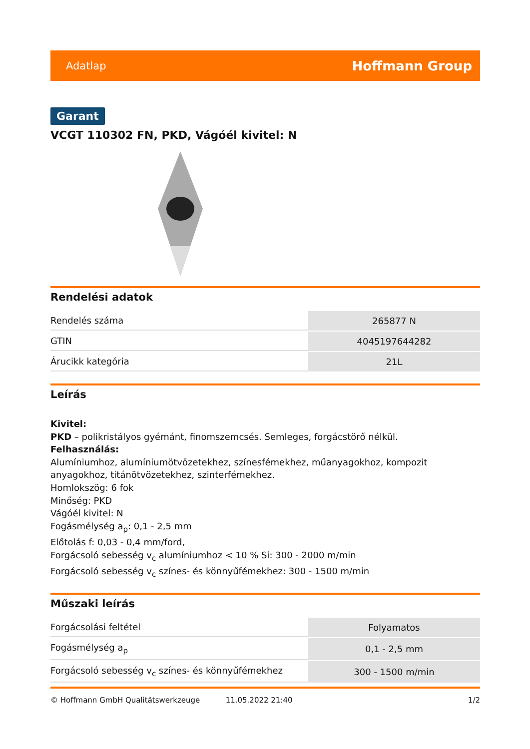Adatlap Hoffmann Group
Garant
VCGT 110302 FN, PKD, Vágóél kivitel: N
Rendelési adatok
| Rendelés száma | 265877 N |
| GTIN | 4045197644282 |
| Árucikk kategória | 21L |
Leírás
Kivitel:
PKD – polikristályos gyémánt, finomszemcsés. Semleges, forgácstörő nélkül.
Felhasználás:
Alumíniumhoz, alumíniumötvözetekhez, színesfémekhez, műanyagokhoz, kompozit anyagokhoz, titánötvözetekhez, szinterfémekhez.
Homlokszög: 6 fok
Minőség: PKD
Vágóél kivitel: N
Fogásmélység a<sub>p</sub>: 0,1 - 2,5 mm
Előtolás f: 0,03 - 0,4 mm/ford,
Forgácsoló sebesség v<sub>c</sub> alumíniumhoz < 10 % Si: 300 - 2000 m/min
Forgácsoló sebesség v<sub>c</sub> színes- és könnyűfémekhez: 300 - 1500 m/min
Műszaki leírás
| Forgácsolási feltétel | Folyamatos |
| Fogásmélység a<sub>p</sub> | 0,1 - 2,5 mm |
| Forgácsoló sebesség v<sub>c</sub> színes- és könnyűfémekhez | 300 - 1500 m/min |
© Hoffmann GmbH Qualitätswerkzeuge 11.05.2022 21:40 1/2